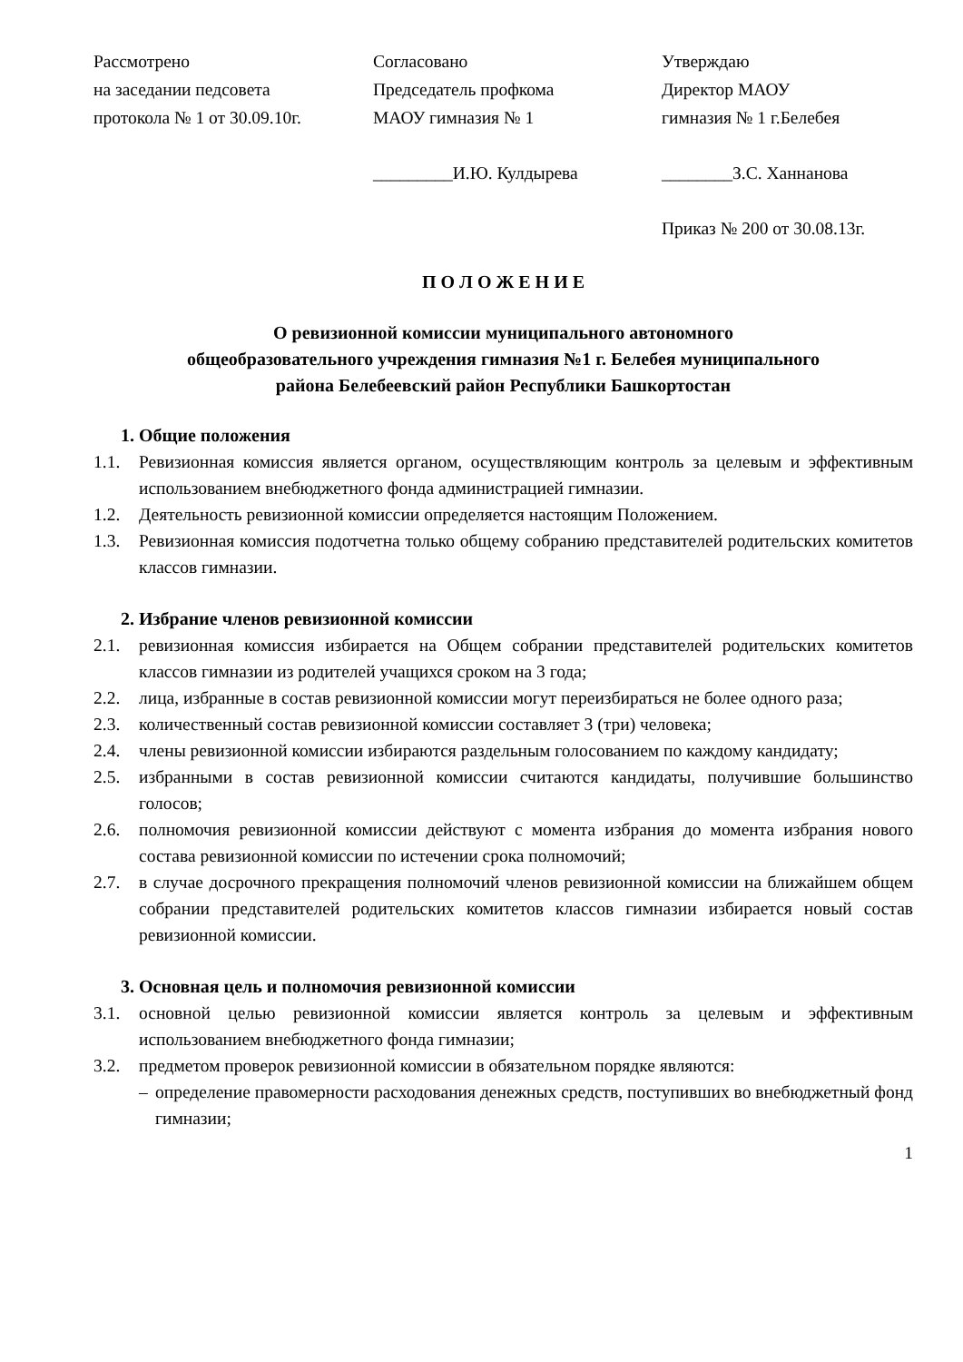Рассмотрено
на заседании педсовета
протокола № 1 от 30.09.10г.
Согласовано
Председатель профкома
МАОУ гимназия № 1
Утверждаю
Директор МАОУ
гимназия № 1 г.Белебея
_________И.Ю. Кулдырева ________З.С. Ханнанова
Приказ № 200 от 30.08.13г.
П О Л О Ж Е Н И Е
О ревизионной комиссии муниципального автономного
общеобразовательного учреждения гимназия №1 г. Белебея муниципального
района Белебеевский район Республики Башкортостан
1. Общие положения
1.1. Ревизионная комиссия является органом, осуществляющим контроль за целевым и эффективным использованием внебюджетного фонда администрацией гимназии.
1.2. Деятельность ревизионной комиссии определяется настоящим Положением.
1.3. Ревизионная комиссия подотчетна только общему собранию представителей родительских комитетов классов гимназии.
2. Избрание членов ревизионной комиссии
2.1. ревизионная комиссия избирается на Общем собрании представителей родительских комитетов классов гимназии из родителей учащихся сроком на 3 года;
2.2. лица, избранные в состав ревизионной комиссии могут переизбираться не более одного раза;
2.3. количественный состав ревизионной комиссии составляет 3 (три) человека;
2.4. члены ревизионной комиссии избираются раздельным голосованием по каждому кандидату;
2.5. избранными в состав ревизионной комиссии считаются кандидаты, получившие большинство голосов;
2.6. полномочия ревизионной комиссии действуют с момента избрания до момента избрания нового состава ревизионной комиссии по истечении срока полномочий;
2.7. в случае досрочного прекращения полномочий членов ревизионной комиссии на ближайшем общем собрании представителей родительских комитетов классов гимназии избирается новый состав ревизионной комиссии.
3. Основная цель и полномочия ревизионной комиссии
3.1. основной целью ревизионной комиссии является контроль за целевым и эффективным использованием внебюджетного фонда гимназии;
3.2. предметом проверок ревизионной комиссии в обязательном порядке являются:
– определение правомерности расходования денежных средств, поступивших во внебюджетный фонд гимназии;
1